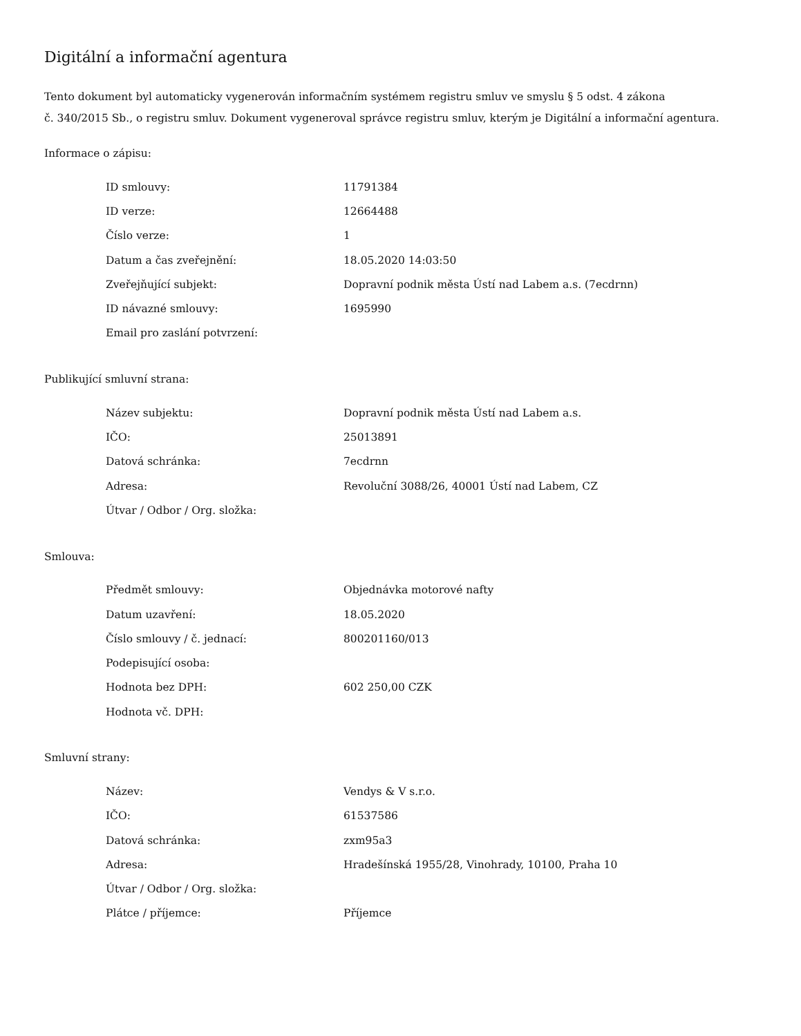Digitální a informační agentura
Tento dokument byl automaticky vygenerován informačním systémem registru smluv ve smyslu § 5 odst. 4 zákona
č. 340/2015 Sb., o registru smluv. Dokument vygeneroval správce registru smluv, kterým je Digitální a informační agentura.
Informace o zápisu:
| ID smlouvy: | 11791384 |
| ID verze: | 12664488 |
| Číslo verze: | 1 |
| Datum a čas zveřejnění: | 18.05.2020 14:03:50 |
| Zveřejňující subjekt: | Dopravní podnik města Ústí nad Labem a.s. (7ecdrnn) |
| ID návazné smlouvy: | 1695990 |
| Email pro zaslání potvrzení: | |
Publikující smluvní strana:
| Název subjektu: | Dopravní podnik města Ústí nad Labem a.s. |
| IČO: | 25013891 |
| Datová schránka: | 7ecdrnn |
| Adresa: | Revoluční 3088/26, 40001 Ústí nad Labem, CZ |
| Útvar / Odbor / Org. složka: | |
Smlouva:
| Předmět smlouvy: | Objednávka motorové nafty |
| Datum uzavření: | 18.05.2020 |
| Číslo smlouvy / č. jednací: | 800201160/013 |
| Podepisující osoba: | |
| Hodnota bez DPH: | 602 250,00 CZK |
| Hodnota vč. DPH: | |
Smluvní strany:
| Název: | Vendys & V s.r.o. |
| IČO: | 61537586 |
| Datová schránka: | zxm95a3 |
| Adresa: | Hradešínská 1955/28, Vinohrady, 10100, Praha 10 |
| Útvar / Odbor / Org. složka: | |
| Plátce / příjemce: | Příjemce |